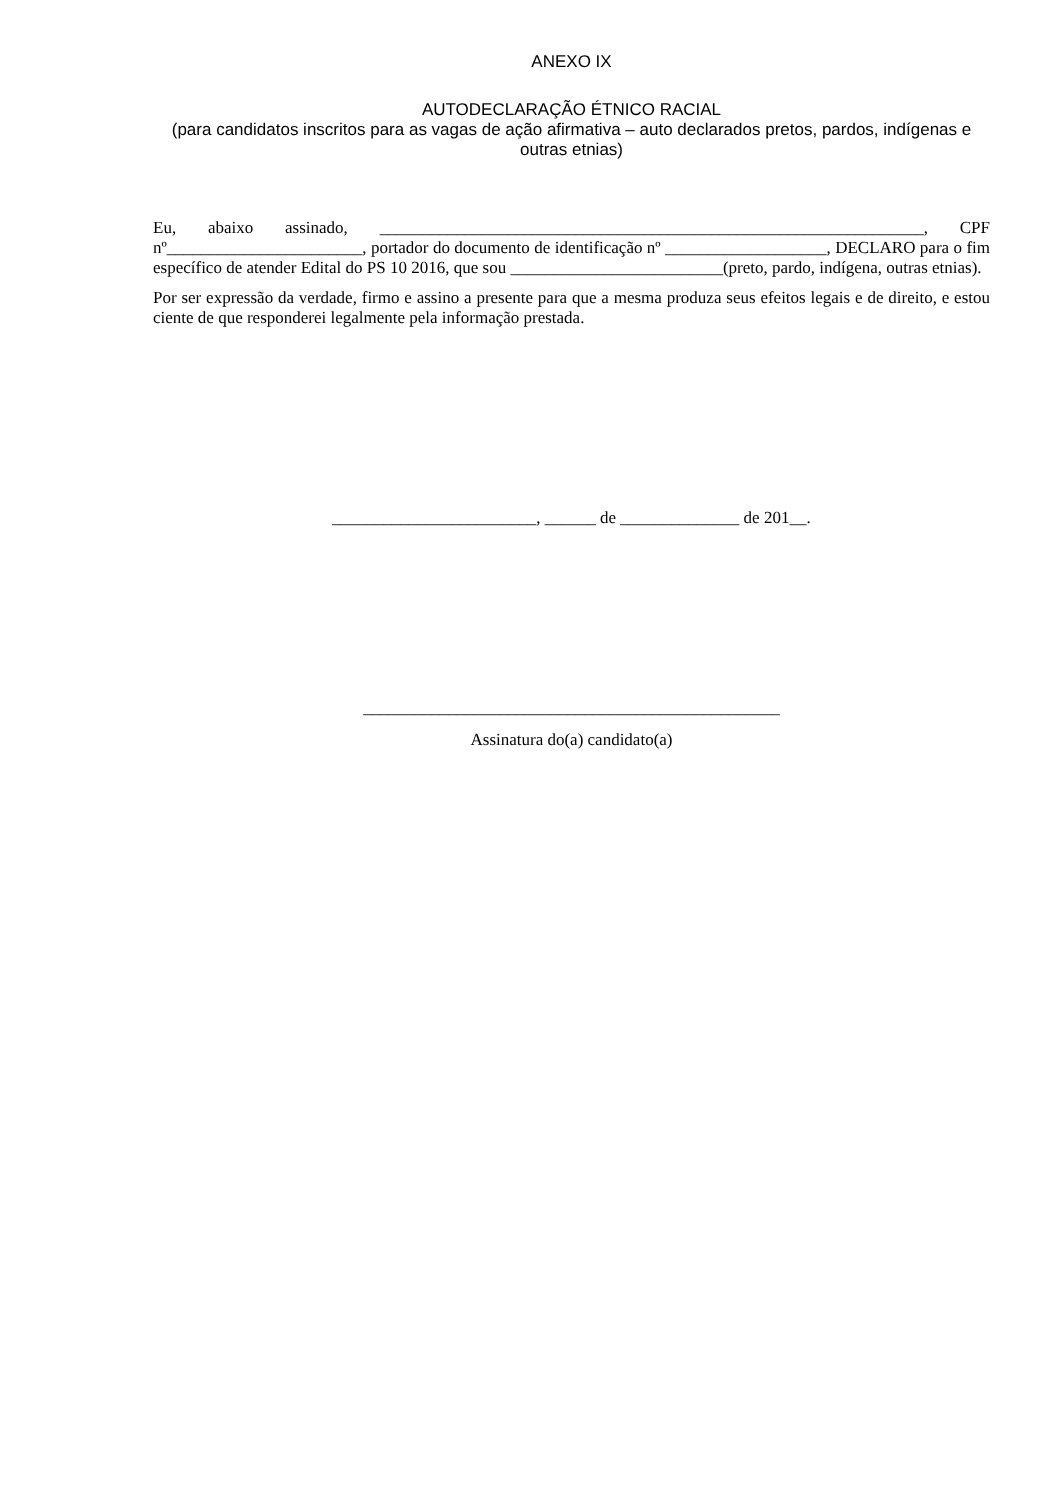ANEXO IX
AUTODECLARAÇÃO ÉTNICO RACIAL
(para candidatos inscritos para as vagas de ação afirmativa – auto declarados pretos, pardos, indígenas e outras etnias)
Eu, abaixo assinado, ________________________________________________________________, CPF nº_______________________, portador do documento de identificação nº ___________________, DECLARO para o fim específico de atender Edital do PS 10 2016, que sou _________________________(preto, pardo, indígena, outras etnias).
Por ser expressão da verdade, firmo e assino a presente para que a mesma produza seus efeitos legais e de direito, e estou ciente de que responderei legalmente pela informação prestada.
________________________, ______ de ______________ de 201__.
_________________________________________________
Assinatura do(a) candidato(a)